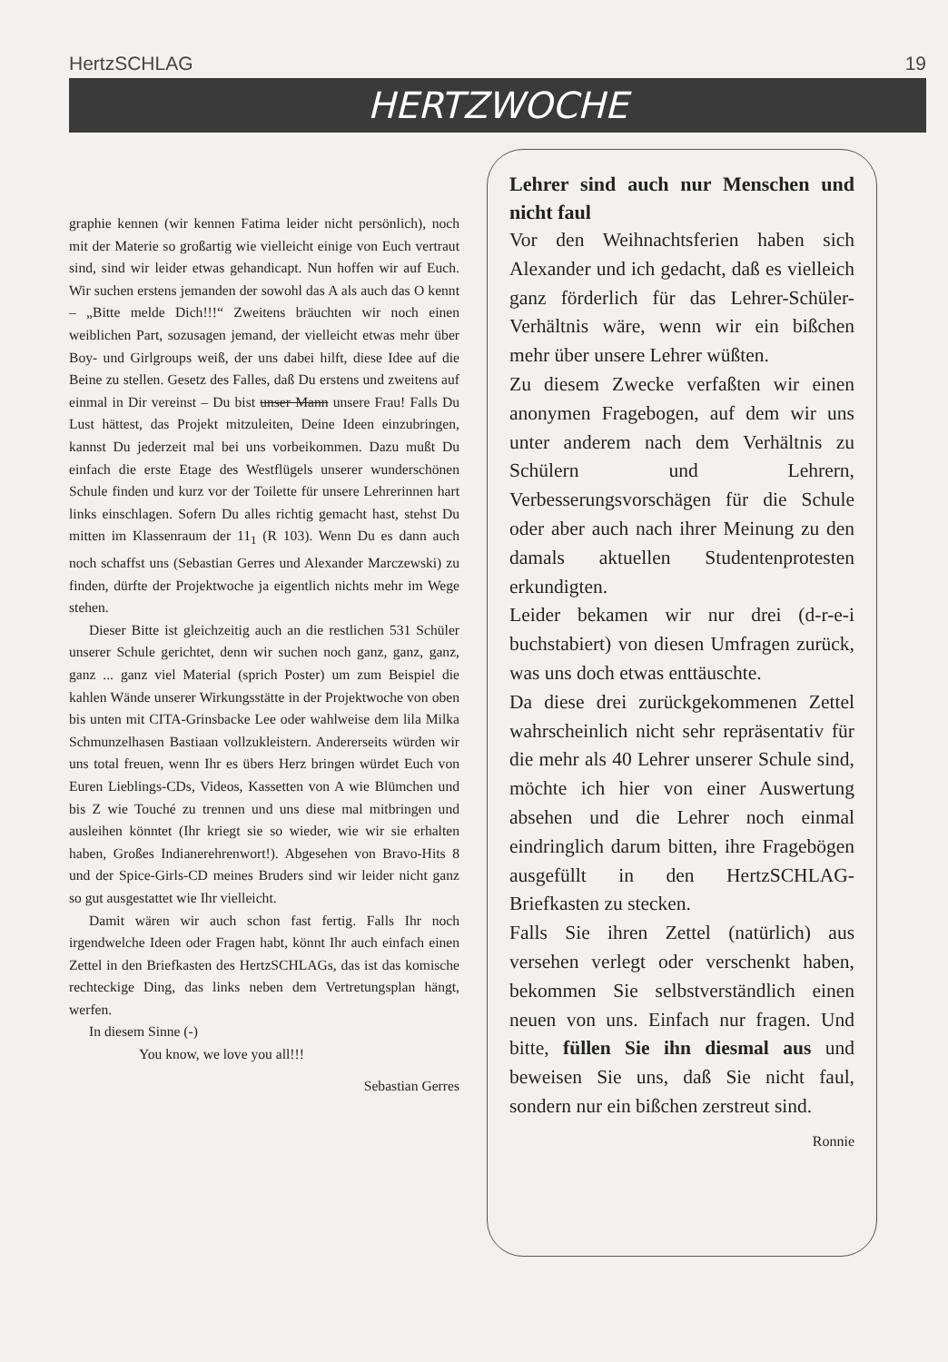HertzSCHLAG 19
HERTZWOCHE
graphie kennen (wir kennen Fatima leider nicht persönlich), noch mit der Materie so großartig wie vielleicht einige von Euch vertraut sind, sind wir leider etwas gehandicapt. Nun hoffen wir auf Euch. Wir suchen erstens jemanden der sowohl das A als auch das O kennt – „Bitte melde Dich!!!“ Zweitens bräuchten wir noch einen weiblichen Part, sozusagen jemand, der vielleicht etwas mehr über Boy- und Girlgroups weiß, der uns dabei hilft, diese Idee auf die Beine zu stellen. Gesetz des Falles, daß Du erstens und zweitens auf einmal in Dir vereinst – Du bist unser Mann unsere Frau! Falls Du Lust hättest, das Projekt mitzuleiten, Deine Ideen einzubringen, kannst Du jederzeit mal bei uns vorbeikommen. Dazu mußt Du einfach die erste Etage des Westflügels unserer wunderschönen Schule finden und kurz vor der Toilette für unsere Lehrerinnen hart links einschlagen. Sofern Du alles richtig gemacht hast, stehst Du mitten im Klassenraum der 11<sub>1</sub> (R 103). Wenn Du es dann auch noch schaffst uns (Sebastian Gerres und Alexander Marczewski) zu finden, dürfte der Projektwoche ja eigentlich nichts mehr im Wege stehen.
Dieser Bitte ist gleichzeitig auch an die restlichen 531 Schüler unserer Schule gerichtet, denn wir suchen noch ganz, ganz, ganz, ganz ... ganz viel Material (sprich Poster) um zum Beispiel die kahlen Wände unserer Wirkungsstätte in der Projektwoche von oben bis unten mit CITA-Grinsbacke Lee oder wahlweise dem lila Milka Schmunzelhasen Bastiaan vollzukleistern. Andererseits würden wir uns total freuen, wenn Ihr es übers Herz bringen würdet Euch von Euren Lieblings-CDs, Videos, Kassetten von A wie Blümchen und bis Z wie Touché zu trennen und uns diese mal mitbringen und ausleihen könntet (Ihr kriegt sie so wieder, wie wir sie erhalten haben, Großes Indianerehrenwort!). Abgesehen von Bravo-Hits 8 und der Spice-Girls-CD meines Bruders sind wir leider nicht ganz so gut ausgestattet wie Ihr vielleicht.
Damit wären wir auch schon fast fertig. Falls Ihr noch irgendwelche Ideen oder Fragen habt, könnt Ihr auch einfach einen Zettel in den Briefkasten des HertzSCHLAGs, das ist das komische rechteckige Ding, das links neben dem Vertretungsplan hängt, werfen.
In diesem Sinne (-)
You know, we love you all!!!
Sebastian Gerres
Lehrer sind auch nur Menschen und nicht faul
Vor den Weihnachtsferien haben sich Alexander und ich gedacht, daß es vielleich ganz förderlich für das Lehrer-Schüler-Verhältnis wäre, wenn wir ein bißchen mehr über unsere Lehrer wüßten.
Zu diesem Zwecke verfaßten wir einen anonymen Fragebogen, auf dem wir uns unter anderem nach dem Verhältnis zu Schülern und Lehrern, Verbesserungsvorschägen für die Schule oder aber auch nach ihrer Meinung zu den damals aktuellen Studentenprotesten erkundigten.
Leider bekamen wir nur drei (d-r-e-i buchstabiert) von diesen Umfragen zurück, was uns doch etwas enttäuschte.
Da diese drei zurückgekommenen Zettel wahrscheinlich nicht sehr repräsentativ für die mehr als 40 Lehrer unserer Schule sind, möchte ich hier von einer Auswertung absehen und die Lehrer noch einmal eindringlich darum bitten, ihre Fragebögen ausgefüllt in den HertzSCHLAG-Briefkasten zu stecken.
Falls Sie ihren Zettel (natürlich) aus versehen verlegt oder verschenkt haben, bekommen Sie selbstverständlich einen neuen von uns. Einfach nur fragen. Und bitte, füllen Sie ihn diesmal aus und beweisen Sie uns, daß Sie nicht faul, sondern nur ein bißchen zerstreut sind.
Ronnie